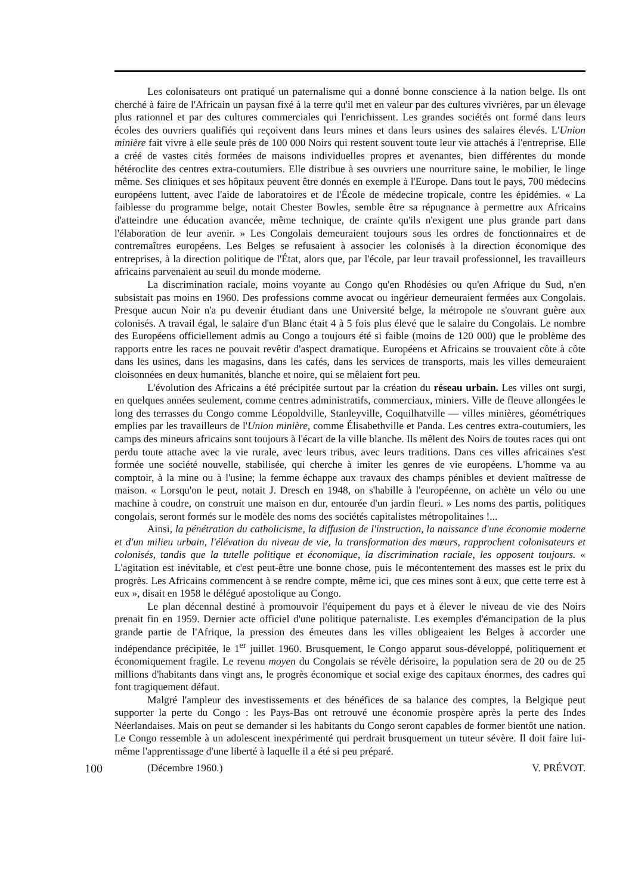Les colonisateurs ont pratiqué un paternalisme qui a donné bonne conscience à la nation belge. Ils ont cherché à faire de l'Africain un paysan fixé à la terre qu'il met en valeur par des cultures vivrières, par un élevage plus rationnel et par des cultures commerciales qui l'enrichissent. Les grandes sociétés ont formé dans leurs écoles des ouvriers qualifiés qui reçoivent dans leurs mines et dans leurs usines des salaires élevés. L'Union minière fait vivre à elle seule près de 100 000 Noirs qui restent souvent toute leur vie attachés à l'entreprise. Elle a créé de vastes cités formées de maisons individuelles propres et avenantes, bien différentes du monde hétéroclite des centres extra-coutumiers. Elle distribue à ses ouvriers une nourriture saine, le mobilier, le linge même. Ses cliniques et ses hôpitaux peuvent être donnés en exemple à l'Europe. Dans tout le pays, 700 médecins européens luttent, avec l'aide de laboratoires et de l'École de médecine tropicale, contre les épidémies. « La faiblesse du programme belge, notait Chester Bowles, semble être sa répugnance à permettre aux Africains d'atteindre une éducation avancée, même technique, de crainte qu'ils n'exigent une plus grande part dans l'élaboration de leur avenir. » Les Congolais demeuraient toujours sous les ordres de fonctionnaires et de contremaîtres européens. Les Belges se refusaient à associer les colonisés à la direction économique des entreprises, à la direction politique de l'État, alors que, par l'école, par leur travail professionnel, les travailleurs africains parvenaient au seuil du monde moderne.
La discrimination raciale, moins voyante au Congo qu'en Rhodésies ou qu'en Afrique du Sud, n'en subsistait pas moins en 1960. Des professions comme avocat ou ingérieur demeuraient fermées aux Congolais. Presque aucun Noir n'a pu devenir étudiant dans une Université belge, la métropole ne s'ouvrant guère aux colonisés. A travail égal, le salaire d'un Blanc était 4 à 5 fois plus élevé que le salaire du Congolais. Le nombre des Européens officiellement admis au Congo a toujours été si faible (moins de 120 000) que le problème des rapports entre les races ne pouvait revêtir d'aspect dramatique. Européens et Africains se trouvaient côte à côte dans les usines, dans les magasins, dans les cafés, dans les services de transports, mais les villes demeuraient cloisonnées en deux humanités, blanche et noire, qui se mêlaient fort peu.
L'évolution des Africains a été précipitée surtout par la création du réseau urbain. Les villes ont surgi, en quelques années seulement, comme centres administratifs, commerciaux, miniers. Ville de fleuve allongées le long des terrasses du Congo comme Léopoldville, Stanleyville, Coquilhatville — villes minières, géométriques emplies par les travailleurs de l'Union minière, comme Élisabethville et Panda. Les centres extra-coutumiers, les camps des mineurs africains sont toujours à l'écart de la ville blanche. Ils mêlent des Noirs de toutes races qui ont perdu toute attache avec la vie rurale, avec leurs tribus, avec leurs traditions. Dans ces villes africaines s'est formée une société nouvelle, stabilisée, qui cherche à imiter les genres de vie européens. L'homme va au comptoir, à la mine ou à l'usine; la femme échappe aux travaux des champs pénibles et devient maîtresse de maison. « Lorsqu'on le peut, notait J. Dresch en 1948, on s'habille à l'européenne, on achète un vélo ou une machine à coudre, on construit une maison en dur, entourée d'un jardin fleuri. » Les noms des partis, politiques congolais, seront formés sur le modèle des noms des sociétés capitalistes métropolitaines !...
Ainsi, la pénétration du catholicisme, la diffusion de l'instruction, la naissance d'une économie moderne et d'un milieu urbain, l'élévation du niveau de vie, la transformation des mœurs, rapprochent colonisateurs et colonisés, tandis que la tutelle politique et économique, la discrimination raciale, les opposent toujours. « L'agitation est inévitable, et c'est peut-être une bonne chose, puis le mécontentement des masses est le prix du progrès. Les Africains commencent à se rendre compte, même ici, que ces mines sont à eux, que cette terre est à eux », disait en 1958 le délégué apostolique au Congo.
Le plan décennal destiné à promouvoir l'équipement du pays et à élever le niveau de vie des Noirs prenait fin en 1959. Dernier acte officiel d'une politique paternaliste. Les exemples d'émancipation de la plus grande partie de l'Afrique, la pression des émeutes dans les villes obligeaient les Belges à accorder une indépendance précipitée, le 1<sup>er</sup> juillet 1960. Brusquement, le Congo apparut sous-développé, politiquement et économiquement fragile. Le revenu moyen du Congolais se révèle dérisoire, la population sera de 20 ou de 25 millions d'habitants dans vingt ans, le progrès économique et social exige des capitaux énormes, des cadres qui font tragiquement défaut.
Malgré l'ampleur des investissements et des bénéfices de sa balance des comptes, la Belgique peut supporter la perte du Congo : les Pays-Bas ont retrouvé une économie prospère après la perte des Indes Néerlandaises. Mais on peut se demander si les habitants du Congo seront capables de former bientôt une nation. Le Congo ressemble à un adolescent inexpérimenté qui perdrait brusquement un tuteur sévère. Il doit faire lui-même l'apprentissage d'une liberté à laquelle il a été si peu préparé.
100 (Décembre 1960.) V. PRÉVOT.